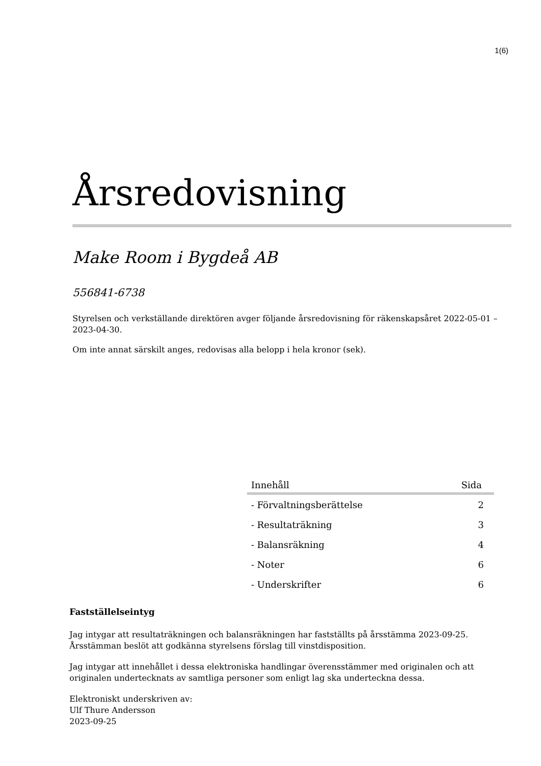1(6)
Årsredovisning
Make Room i Bygdeå AB
556841-6738
Styrelsen och verkställande direktören avger följande årsredovisning för räkenskapsåret 2022-05-01 – 2023-04-30.
Om inte annat särskilt anges, redovisas alla belopp i hela kronor (sek).
| Innehåll | Sida |
| --- | --- |
| - Förvaltningsberättelse | 2 |
| - Resultaträkning | 3 |
| - Balansräkning | 4 |
| - Noter | 6 |
| - Underskrifter | 6 |
Fastställelseintyg
Jag intygar att resultaträkningen och balansräkningen har fastställts på årsstämma 2023-09-25.
Årsstämman beslöt att godkänna styrelsens förslag till vinstdisposition.
Jag intygar att innehållet i dessa elektroniska handlingar överensstämmer med originalen och att originalen undertecknats av samtliga personer som enligt lag ska underteckna dessa.
Elektroniskt underskriven av:
Ulf Thure Andersson
2023-09-25